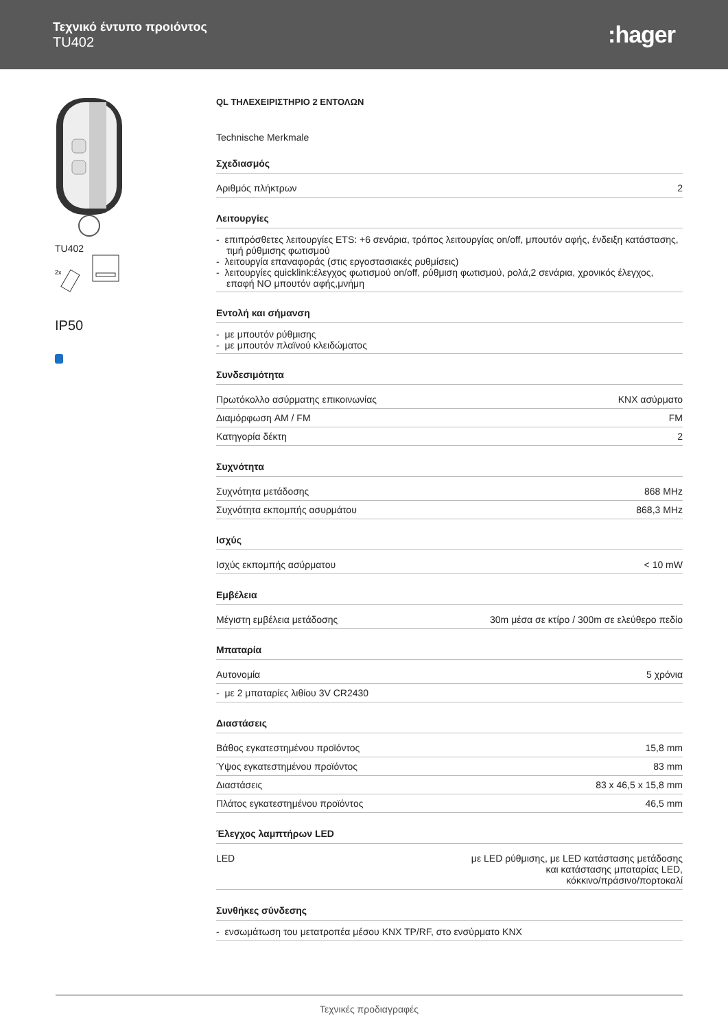Τεχνικό έντυπο προιόντος
TU402
:hager
TU402
2x
IP50
QL ΤΗΛΕΧΕΙΡΙΣΤΗΡΙΟ 2 ΕΝΤΟΛΩΝ
Technische Merkmale
Σχεδιασμός
| Αριθμός πλήκτρων | 2 |
Λειτουργίες
- επιπρόσθετες λειτουργίες ETS: +6 σενάρια, τρόπος λειτουργίας on/off, μπουτόν αφής, ένδειξη κατάστασης, τιμή ρύθμισης φωτισμού
- λειτουργία επαναφοράς (στις εργοστασιακές ρυθμίσεις)
- λειτουργίες quicklink:έλεγχος φωτισμού on/off, ρύθμιση φωτισμού, ρολά,2 σενάρια, χρονικός έλεγχος, επαφή NO μπουτόν αφής,μνήμη
Εντολή και σήμανση
- με μπουτόν ρύθμισης
- με μπουτόν πλαϊνού κλειδώματος
Συνδεσιμότητα
| Πρωτόκολλο ασύρματης επικοινωνίας | KNX ασύρματο |
| Διαμόρφωση AM / FM | FM |
| Κατηγορία δέκτη | 2 |
Συχνότητα
| Συχνότητα μετάδοσης | 868 MHz |
| Συχνότητα εκπομπής ασυρμάτου | 868,3 MHz |
Ισχύς
| Ισχύς εκπομπής ασύρματου | < 10 mW |
Εμβέλεια
| Μέγιστη εμβέλεια μετάδοσης | 30m μέσα σε κτίρο / 300m σε ελεύθερο πεδίο |
Μπαταρία
| Αυτονομία | 5 χρόνια |
| - με 2 μπαταρίες λιθίου 3V CR2430 | |
Διαστάσεις
| Βάθος εγκατεστημένου προϊόντος | 15,8 mm |
| Ύψος εγκατεστημένου προϊόντος | 83 mm |
| Διαστάσεις | 83 x 46,5 x 15,8 mm |
| Πλάτος εγκατεστημένου προϊόντος | 46,5 mm |
Έλεγχος λαμπτήρων LED
| LED | με LED ρύθμισης, με LED κατάστασης μετάδοσης και κατάστασης μπαταρίας LED, κόκκινο/πράσινο/πορτοκαλί |
Συνθήκες σύνδεσης
- ενσωμάτωση του μετατροπέα μέσου KNX TP/RF, στο ενσύρματο KNX
Τεχνικές προδιαγραφές